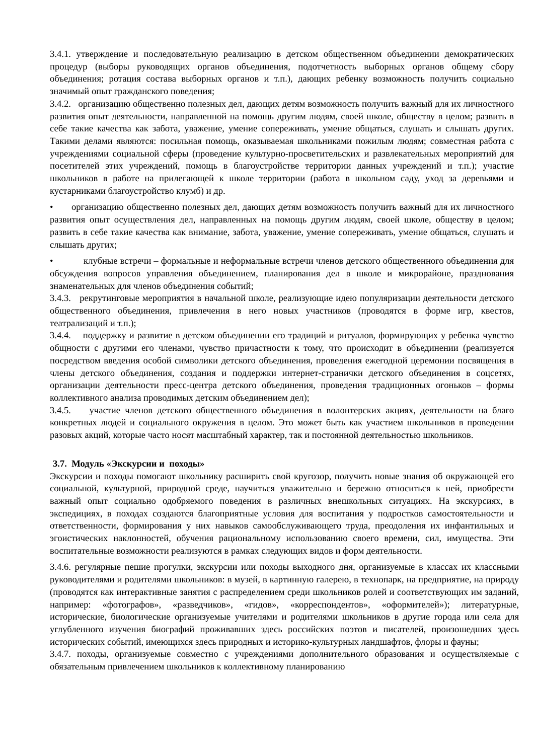3.4.1. утверждение и последовательную реализацию в детском общественном объединении демократических процедур (выборы руководящих органов объединения, подотчетность выборных органов общему сбору объединения; ротация состава выборных органов и т.п.), дающих ребенку возможность получить социально значимый опыт гражданского поведения;
3.4.2. организацию общественно полезных дел, дающих детям возможность получить важный для их личностного развития опыт деятельности, направленной на помощь другим людям, своей школе, обществу в целом; развить в себе такие качества как забота, уважение, умение сопереживать, умение общаться, слушать и слышать других. Такими делами являются: посильная помощь, оказываемая школьниками пожилым людям; совместная работа с учреждениями социальной сферы (проведение культурно-просветительских и развлекательных мероприятий для посетителей этих учреждений, помощь в благоустройстве территории данных учреждений и т.п.); участие школьников в работе на прилегающей к школе территории (работа в школьном саду, уход за деревьями и кустарниками благоустройство клумб) и др.
• организацию общественно полезных дел, дающих детям возможность получить важный для их личностного развития опыт осуществления дел, направленных на помощь другим людям, своей школе, обществу в целом; развить в себе такие качества как внимание, забота, уважение, умение сопереживать, умение общаться, слушать и слышать других;
• клубные встречи – формальные и неформальные встречи членов детского общественного объединения для обсуждения вопросов управления объединением, планирования дел в школе и микрорайоне, празднования знаменательных для членов объединения событий;
3.4.3. рекрутинговые мероприятия в начальной школе, реализующие идею популяризации деятельности детского общественного объединения, привлечения в него новых участников (проводятся в форме игр, квестов, театрализаций и т.п.);
3.4.4. поддержку и развитие в детском объединении его традиций и ритуалов, формирующих у ребенка чувство общности с другими его членами, чувство причастности к тому, что происходит в объединении (реализуется посредством введения особой символики детского объединения, проведения ежегодной церемонии посвящения в члены детского объединения, создания и поддержки интернет-странички детского объединения в соцсетях, организации деятельности пресс-центра детского объединения, проведения традиционных огоньков – формы коллективного анализа проводимых детским объединением дел);
3.4.5. участие членов детского общественного объединения в волонтерских акциях, деятельности на благо конкретных людей и социального окружения в целом. Это может быть как участием школьников в проведении разовых акций, которые часто носят масштабный характер, так и постоянной деятельностью школьников.
3.7. Модуль «Экскурсии и походы»
Экскурсии и походы помогают школьнику расширить свой кругозор, получить новые знания об окружающей его социальной, культурной, природной среде, научиться уважительно и бережно относиться к ней, приобрести важный опыт социально одобряемого поведения в различных внешкольных ситуациях. На экскурсиях, в экспедициях, в походах создаются благоприятные условия для воспитания у подростков самостоятельности и ответственности, формирования у них навыков самообслуживающего труда, преодоления их инфантильных и эгоистических наклонностей, обучения рациональному использованию своего времени, сил, имущества. Эти воспитательные возможности реализуются в рамках следующих видов и форм деятельности.
3.4.6. регулярные пешие прогулки, экскурсии или походы выходного дня, организуемые в классах их классными руководителями и родителями школьников: в музей, в картинную галерею, в технопарк, на предприятие, на природу (проводятся как интерактивные занятия с распределением среди школьников ролей и соответствующих им заданий, например: «фотографов», «разведчиков», «гидов», «корреспондентов», «оформителей»); литературные, исторические, биологические организуемые учителями и родителями школьников в другие города или села для углубленного изучения биографий проживавших здесь российских поэтов и писателей, произошедших здесь исторических событий, имеющихся здесь природных и историко-культурных ландшафтов, флоры и фауны;
3.4.7. походы, организуемые совместно с учреждениями дополнительного образования и осуществляемые с обязательным привлечением школьников к коллективному планированию